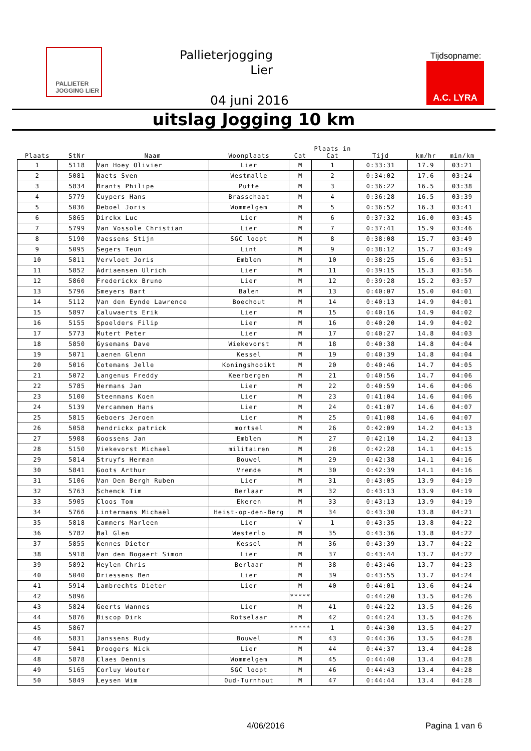PALLIETER
JOGGING LIER
Pallieterjogging
Lier
Tijdsopname:
A.C. LYRA
04 juni 2016
uitslag Jogging 10 km
| Plaats | StNr | Naam | Woonplaats | Cat | Plaats in Cat | Tijd | km/hr | min/km |
| --- | --- | --- | --- | --- | --- | --- | --- | --- |
| 1 | 5118 | Van Hoey Olivier | Lier | M | 1 | 0:33:31 | 17.9 | 03:21 |
| 2 | 5081 | Naets Sven | Westmalle | M | 2 | 0:34:02 | 17.6 | 03:24 |
| 3 | 5834 | Brants Philipe | Putte | M | 3 | 0:36:22 | 16.5 | 03:38 |
| 4 | 5779 | Cuypers Hans | Brasschaat | M | 4 | 0:36:28 | 16.5 | 03:39 |
| 5 | 5036 | Deboel Joris | Wommelgem | M | 5 | 0:36:52 | 16.3 | 03:41 |
| 6 | 5865 | Dirckx Luc | Lier | M | 6 | 0:37:32 | 16.0 | 03:45 |
| 7 | 5799 | Van Vossole Christian | Lier | M | 7 | 0:37:41 | 15.9 | 03:46 |
| 8 | 5190 | Vaessens Stijn | SGC loopt | M | 8 | 0:38:08 | 15.7 | 03:49 |
| 9 | 5095 | Segers Teun | Lint | M | 9 | 0:38:12 | 15.7 | 03:49 |
| 10 | 5811 | Vervloet Joris | Emblem | M | 10 | 0:38:25 | 15.6 | 03:51 |
| 11 | 5852 | Adriaensen Ulrich | Lier | M | 11 | 0:39:15 | 15.3 | 03:56 |
| 12 | 5860 | Frederickx Bruno | Lier | M | 12 | 0:39:28 | 15.2 | 03:57 |
| 13 | 5796 | Smeyers Bart | Balen | M | 13 | 0:40:07 | 15.0 | 04:01 |
| 14 | 5112 | Van den Eynde Lawrence | Boechout | M | 14 | 0:40:13 | 14.9 | 04:01 |
| 15 | 5897 | Caluwaerts Erik | Lier | M | 15 | 0:40:16 | 14.9 | 04:02 |
| 16 | 5155 | Spoelders Filip | Lier | M | 16 | 0:40:20 | 14.9 | 04:02 |
| 17 | 5773 | Mutert Peter | Lier | M | 17 | 0:40:27 | 14.8 | 04:03 |
| 18 | 5850 | Gysemans Dave | Wiekevorst | M | 18 | 0:40:38 | 14.8 | 04:04 |
| 19 | 5071 | Laenen Glenn | Kessel | M | 19 | 0:40:39 | 14.8 | 04:04 |
| 20 | 5016 | Cotemans Jelle | Koningshooikt | M | 20 | 0:40:46 | 14.7 | 04:05 |
| 21 | 5072 | Langenus Freddy | Keerbergen | M | 21 | 0:40:56 | 14.7 | 04:06 |
| 22 | 5785 | Hermans Jan | Lier | M | 22 | 0:40:59 | 14.6 | 04:06 |
| 23 | 5100 | Steenmans Koen | Lier | M | 23 | 0:41:04 | 14.6 | 04:06 |
| 24 | 5139 | Vercammen Hans | Lier | M | 24 | 0:41:07 | 14.6 | 04:07 |
| 25 | 5815 | Geboers Jeroen | Lier | M | 25 | 0:41:08 | 14.6 | 04:07 |
| 26 | 5058 | hendrickx patrick | mortsel | M | 26 | 0:42:09 | 14.2 | 04:13 |
| 27 | 5908 | Goossens Jan | Emblem | M | 27 | 0:42:10 | 14.2 | 04:13 |
| 28 | 5150 | Viekevorst Michael | militairen | M | 28 | 0:42:28 | 14.1 | 04:15 |
| 29 | 5814 | Struyfs Herman | Bouwel | M | 29 | 0:42:38 | 14.1 | 04:16 |
| 30 | 5841 | Goots Arthur | Vremde | M | 30 | 0:42:39 | 14.1 | 04:16 |
| 31 | 5106 | Van Den Bergh Ruben | Lier | M | 31 | 0:43:05 | 13.9 | 04:19 |
| 32 | 5763 | Schemck Tim | Berlaar | M | 32 | 0:43:13 | 13.9 | 04:19 |
| 33 | 5905 | Cloos Tom | Ekeren | M | 33 | 0:43:13 | 13.9 | 04:19 |
| 34 | 5766 | Lintermans Michaël | Heist-op-den-Berg | M | 34 | 0:43:30 | 13.8 | 04:21 |
| 35 | 5818 | Cammers Marleen | Lier | V | 1 | 0:43:35 | 13.8 | 04:22 |
| 36 | 5782 | Bal Glen | Westerlo | M | 35 | 0:43:36 | 13.8 | 04:22 |
| 37 | 5855 | Kennes Dieter | Kessel | M | 36 | 0:43:39 | 13.7 | 04:22 |
| 38 | 5918 | Van den Bogaert Simon | Lier | M | 37 | 0:43:44 | 13.7 | 04:22 |
| 39 | 5892 | Heylen Chris | Berlaar | M | 38 | 0:43:46 | 13.7 | 04:23 |
| 40 | 5040 | Driessens Ben | Lier | M | 39 | 0:43:55 | 13.7 | 04:24 |
| 41 | 5914 | Lambrechts Dieter | Lier | M | 40 | 0:44:01 | 13.6 | 04:24 |
| 42 | 5896 | | | ***** | | 0:44:20 | 13.5 | 04:26 |
| 43 | 5824 | Geerts Wannes | Lier | M | 41 | 0:44:22 | 13.5 | 04:26 |
| 44 | 5876 | Biscop Dirk | Rotselaar | M | 42 | 0:44:24 | 13.5 | 04:26 |
| 45 | 5867 | | | ***** | 1 | 0:44:30 | 13.5 | 04:27 |
| 46 | 5831 | Janssens Rudy | Bouwel | M | 43 | 0:44:36 | 13.5 | 04:28 |
| 47 | 5041 | Droogers Nick | Lier | M | 44 | 0:44:37 | 13.4 | 04:28 |
| 48 | 5878 | Claes Dennis | Wommelgem | M | 45 | 0:44:40 | 13.4 | 04:28 |
| 49 | 5165 | Corluy Wouter | SGC loopt | M | 46 | 0:44:43 | 13.4 | 04:28 |
| 50 | 5849 | Leysen Wim | Oud-Turnhout | M | 47 | 0:44:44 | 13.4 | 04:28 |
4/06/2016 Pagina 1 van 6